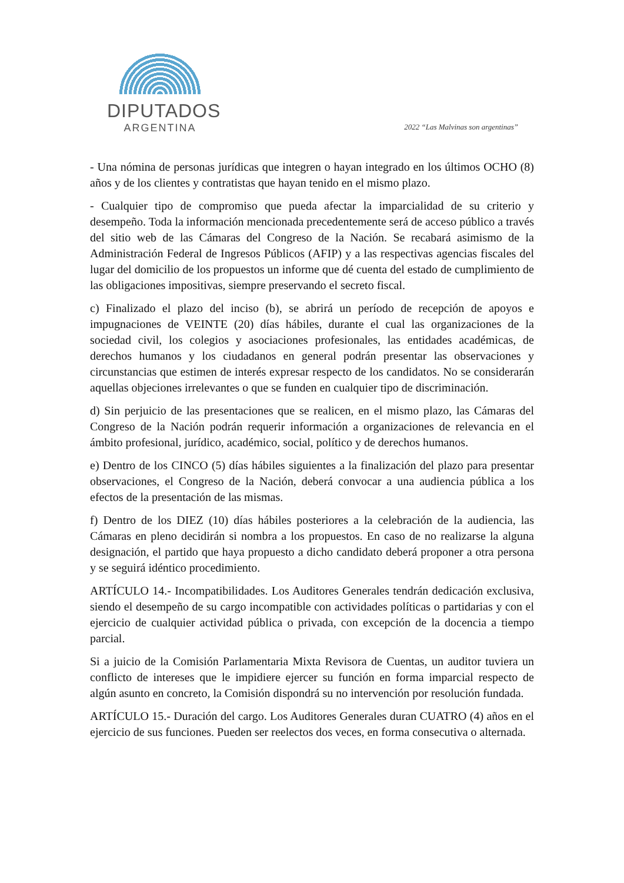DIPUTADOS
ARGENTINA
2022 “Las Malvinas son argentinas”
- Una nómina de personas jurídicas que integren o hayan integrado en los últimos OCHO (8) años y de los clientes y contratistas que hayan tenido en el mismo plazo.
- Cualquier tipo de compromiso que pueda afectar la imparcialidad de su criterio y desempeño. Toda la información mencionada precedentemente será de acceso público a través del sitio web de las Cámaras del Congreso de la Nación. Se recabará asimismo de la Administración Federal de Ingresos Públicos (AFIP) y a las respectivas agencias fiscales del lugar del domicilio de los propuestos un informe que dé cuenta del estado de cumplimiento de las obligaciones impositivas, siempre preservando el secreto fiscal.
c) Finalizado el plazo del inciso (b), se abrirá un período de recepción de apoyos e impugnaciones de VEINTE (20) días hábiles, durante el cual las organizaciones de la sociedad civil, los colegios y asociaciones profesionales, las entidades académicas, de derechos humanos y los ciudadanos en general podrán presentar las observaciones y circunstancias que estimen de interés expresar respecto de los candidatos. No se considerarán aquellas objeciones irrelevantes o que se funden en cualquier tipo de discriminación.
d) Sin perjuicio de las presentaciones que se realicen, en el mismo plazo, las Cámaras del Congreso de la Nación podrán requerir información a organizaciones de relevancia en el ámbito profesional, jurídico, académico, social, político y de derechos humanos.
e) Dentro de los CINCO (5) días hábiles siguientes a la finalización del plazo para presentar observaciones, el Congreso de la Nación, deberá convocar a una audiencia pública a los efectos de la presentación de las mismas.
f) Dentro de los DIEZ (10) días hábiles posteriores a la celebración de la audiencia, las Cámaras en pleno decidirán si nombra a los propuestos. En caso de no realizarse la alguna designación, el partido que haya propuesto a dicho candidato deberá proponer a otra persona y se seguirá idéntico procedimiento.
ARTÍCULO 14.- Incompatibilidades. Los Auditores Generales tendrán dedicación exclusiva, siendo el desempeño de su cargo incompatible con actividades políticas o partidarias y con el ejercicio de cualquier actividad pública o privada, con excepción de la docencia a tiempo parcial.
Si a juicio de la Comisión Parlamentaria Mixta Revisora de Cuentas, un auditor tuviera un conflicto de intereses que le impidiere ejercer su función en forma imparcial respecto de algún asunto en concreto, la Comisión dispondrá su no intervención por resolución fundada.
ARTÍCULO 15.- Duración del cargo. Los Auditores Generales duran CUATRO (4) años en el ejercicio de sus funciones. Pueden ser reelectos dos veces, en forma consecutiva o alternada.